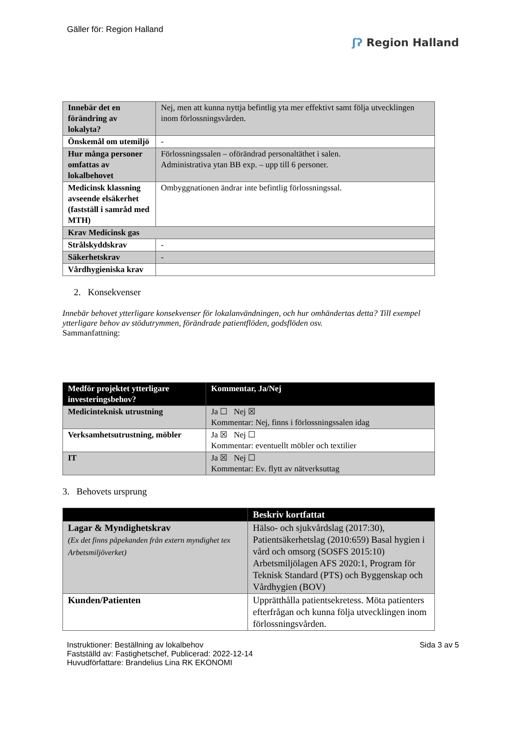Gäller för: Region Halland
ʃʔ Region Halland
| Innebär det en förändring av lokalyta? | Nej, men att kunna nyttja befintlig yta mer effektivt samt följa utvecklingen inom förlossningsvården. |
| Önskemål om utemiljö | - |
| Hur många personer omfattas av lokalbehovet | Förlossningssalen – oförändrad personaltäthet i salen. Administrativa ytan BB exp. – upp till 6 personer. |
| Medicinsk klassning avseende elsäkerhet (fastställ i samråd med MTH) | Ombyggnationen ändrar inte befintlig förlossningssal. |
| Krav Medicinsk gas | |
| Strålskyddskrav | - |
| Säkerhetskrav | - |
| Vårdhygieniska krav | |
2. Konsekvenser
Innebär behovet ytterligare konsekvenser för lokalanvändningen, och hur omhändertas detta? Till exempel ytterligare behov av stödutrymmen, förändrade patientflöden, godsflöden osv.
Sammanfattning:
| Medför projektet ytterligare investeringsbehov? | Kommentar, Ja/Nej |
| --- | --- |
| Medicinteknisk utrustning | Ja ☐ Nej ☒ Kommentar: Nej, finns i förlossningssalen idag |
| Verksamhetsutrustning, möbler | Ja ☒ Nej ☐ Kommentar: eventuellt möbler och textilier |
| IT | Ja ☒ Nej ☐ Kommentar: Ev. flytt av nätverksuttag |
3. Behovets ursprung
| | Beskriv kortfattat |
| --- | --- |
| Lagar & Myndighetskrav (Ex det finns påpekanden från extern myndighet tex Arbetsmiljöverket) | Hälso- och sjukvårdslag (2017:30), Patientsäkerhetslag (2010:659) Basal hygien i vård och omsorg (SOSFS 2015:10) Arbetsmiljölagen AFS 2020:1, Program för Teknisk Standard (PTS) och Byggenskap och Vårdhygien (BOV) |
| Kunden/Patienten | Upprätthålla patientsekretess. Möta patienters efterfrågan och kunna följa utvecklingen inom förlossningsvården. |
Instruktioner: Beställning av lokalbehov
Fastställd av: Fastighetschef, Publicerad: 2022-12-14
Huvudförfattare: Brandelius Lina RK EKONOMI
Sida 3 av 5